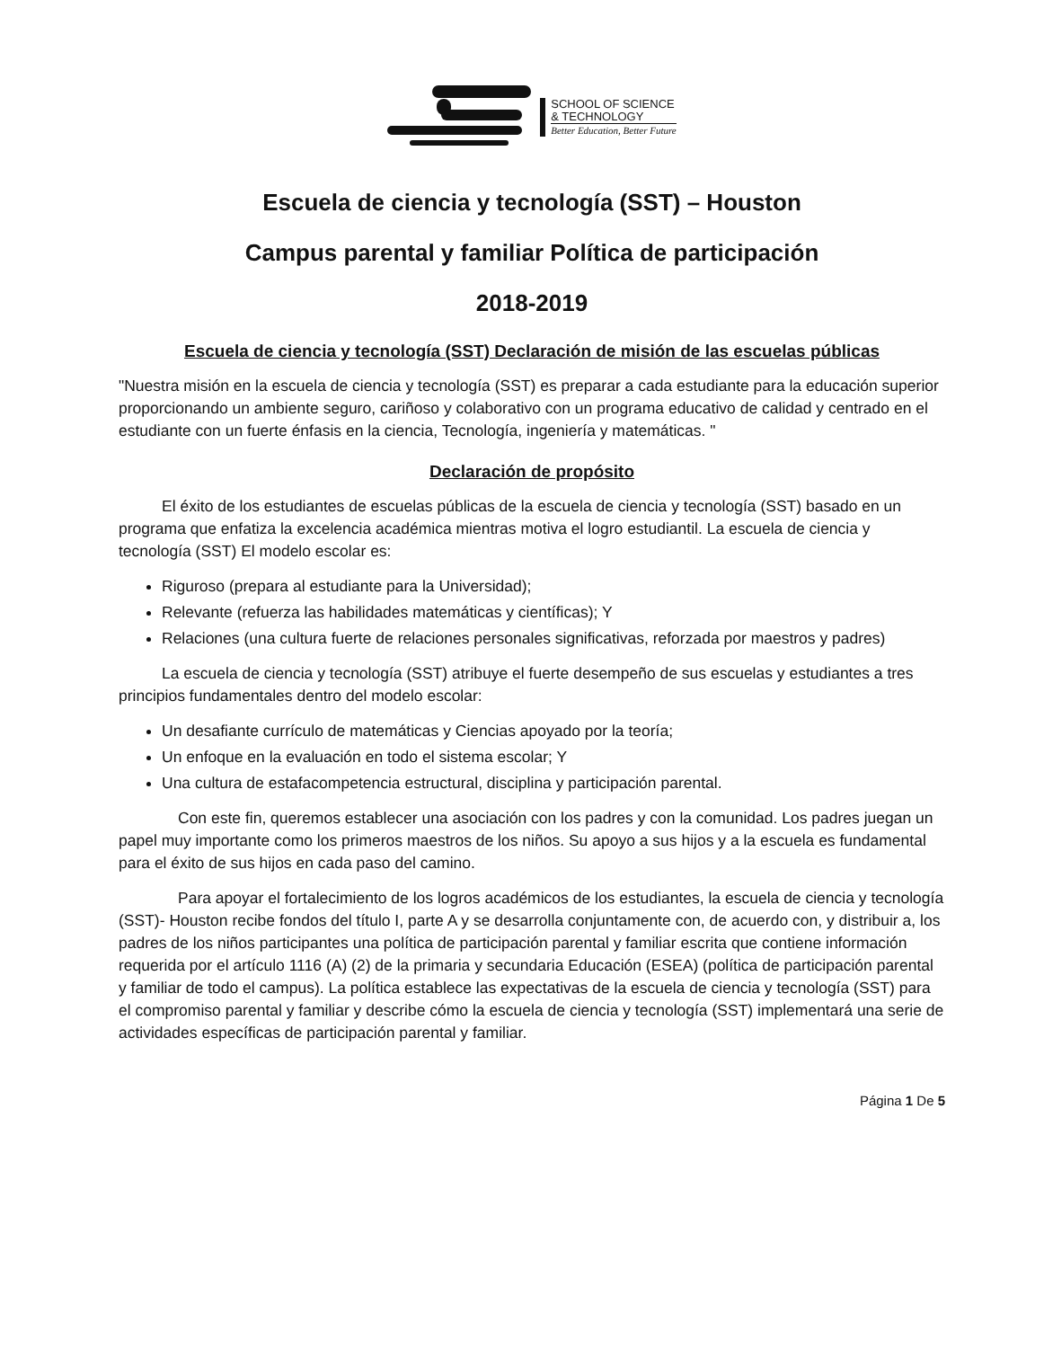SCHOOL OF SCIENCE
& TECHNOLOGY
Better Education, Better Future
Escuela de ciencia y tecnología (SST) – Houston
Campus parental y familiar Política de participación
2018-2019
Escuela de ciencia y tecnología (SST) Declaración de misión de las escuelas públicas
"Nuestra misión en la escuela de ciencia y tecnología (SST) es preparar a cada estudiante para la educación superior proporcionando un ambiente seguro, cariñoso y colaborativo con un programa educativo de calidad y centrado en el estudiante con un fuerte énfasis en la ciencia, Tecnología, ingeniería y matemáticas. "
Declaración de propósito
El éxito de los estudiantes de escuelas públicas de la escuela de ciencia y tecnología (SST) basado en un programa que enfatiza la excelencia académica mientras motiva el logro estudiantil. La escuela de ciencia y tecnología (SST) El modelo escolar es:
Riguroso (prepara al estudiante para la Universidad);
Relevante (refuerza las habilidades matemáticas y científicas); Y
Relaciones (una cultura fuerte de relaciones personales significativas, reforzada por maestros y padres)
La escuela de ciencia y tecnología (SST) atribuye el fuerte desempeño de sus escuelas y estudiantes a tres principios fundamentales dentro del modelo escolar:
Un desafiante currículo de matemáticas y Ciencias apoyado por la teoría;
Un enfoque en la evaluación en todo el sistema escolar; Y
Una cultura de estafacompetencia estructural, disciplina y participación parental.
Con este fin, queremos establecer una asociación con los padres y con la comunidad. Los padres juegan un papel muy importante como los primeros maestros de los niños. Su apoyo a sus hijos y a la escuela es fundamental para el éxito de sus hijos en cada paso del camino.
Para apoyar el fortalecimiento de los logros académicos de los estudiantes, la escuela de ciencia y tecnología (SST)- Houston recibe fondos del título I, parte A y se desarrolla conjuntamente con, de acuerdo con, y distribuir a, los padres de los niños participantes una política de participación parental y familiar escrita que contiene información requerida por el artículo 1116 (A) (2) de la primaria y secundaria Educación (ESEA) (política de participación parental y familiar de todo el campus). La política establece las expectativas de la escuela de ciencia y tecnología (SST) para el compromiso parental y familiar y describe cómo la escuela de ciencia y tecnología (SST) implementará una serie de actividades específicas de participación parental y familiar.
Página 1 De 5